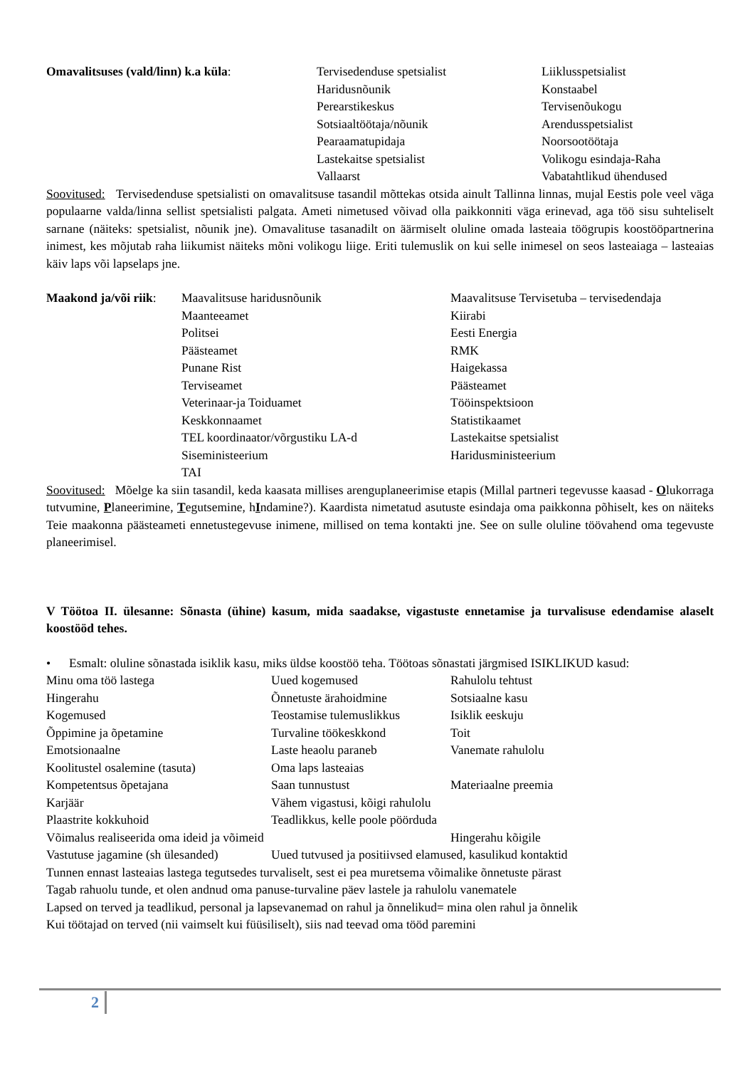| Omavalitsuses (vald/linn) k.a küla : | Tervisedenduse spetsialist Haridusnõunik Perearstikeskus Sotsiaaltöötaja/nõunik Pearaamatupidaja Lastekaitse spetsialist Vallaarst | Liiklusspetsialist Konstaabel Tervisenõukogu Arendusspetsialist Noorsootöötaja Volikogu esindaja-Raha Vabatahtlikud ühendused |
Soovitused: Tervisedenduse spetsialisti on omavalitsuse tasandil mõttekas otsida ainult Tallinna linnas, mujal Eestis pole veel väga populaarne valda/linna sellist spetsialisti palgata. Ameti nimetused võivad olla paikkonniti väga erinevad, aga töö sisu suhteliselt sarnane (näiteks: spetsialist, nõunik jne). Omavalituse tasanadilt on äärmiselt oluline omada lasteaia töögrupis koostööpartnerina inimest, kes mõjutab raha liikumist näiteks mõni volikogu liige. Eriti tulemuslik on kui selle inimesel on seos lasteaiaga – lasteaias käiv laps või lapselaps jne.
| Maakond ja/või riik : | Maavalitsuse haridusnõunik Maanteeamet Politsei Päästeamet Punane Rist Terviseamet Veterinaar-ja Toiduamet Keskkonnaamet TEL koordinaator/võrgustiku LA-d Siseministeerium TAI | Maavalitsuse Tervisetuba – tervisedendaja Kiirabi Eesti Energia RMK Haigekassa Päästeamet Tööinspektsioon Statistikaamet Lastekaitse spetsialist Haridusministeerium |
Soovitused: Mõelge ka siin tasandil, keda kaasata millises arenguplaneerimise etapis (Millal partneri tegevusse kaasad - Olukorraga tutvumine, Planeerimine, Tegutsemine, hIndamine?). Kaardista nimetatud asutuste esindaja oma paikkonna põhiselt, kes on näiteks Teie maakonna päästeameti ennetustegevuse inimene, millised on tema kontakti jne. See on sulle oluline töövahend oma tegevuste planeerimisel.
V Töötoa II. ülesanne: Sõnasta (ühine) kasum, mida saadakse, vigastuste ennetamise ja turvalisuse edendamise alaselt koostööd tehes.
| • | Esmalt: oluline sõnastada isiklik kasu, miks üldse koostöö teha. Töötoas sõnastati järgmised ISIKLIKUD kasud: |
| Minu oma töö lastega | Uued kogemused | Rahulolu tehtust |
| Hingerahu | Õnnetuste ärahoidmine | Sotsiaalne kasu |
| Kogemused | Teostamise tulemuslikkus | Isiklik eeskuju |
| Õppimine ja õpetamine | Turvaline töökeskkond | Toit |
| Emotsionaalne | Laste heaolu paraneb | Vanemate rahulolu |
| Koolitustel osalemine (tasuta) | Oma laps lasteaias | |
| Kompetentsus õpetajana | Saan tunnustust | Materiaalne preemia |
| Karjäär | Vähem vigastusi, kõigi rahulolu | |
| Plaastrite kokkuhoid | Teadlikkus, kelle poole pöörduda | |
| Võimalus realiseerida oma ideid ja võimeid | | Hingerahu kõigile |
| Vastutuse jagamine (sh ülesanded) | Uued tutvused ja positiivsed elamused, kasulikud kontaktid | |
| Tunnen ennast lasteaias lastega tegutsedes turvaliselt, sest ei pea muretsema võimalike õnnetuste pärast | | |
| Tagab rahuolu tunde, et olen andnud oma panuse-turvaline päev lastele ja rahulolu vanematele | | |
| Lapsed on terved ja teadlikud, personal ja lapsevanemad on rahul ja õnnelikud= mina olen rahul ja õnnelik | | |
| Kui töötajad on terved (nii vaimselt kui füüsiliselt), siis nad teevad oma tööd paremini | | |
2